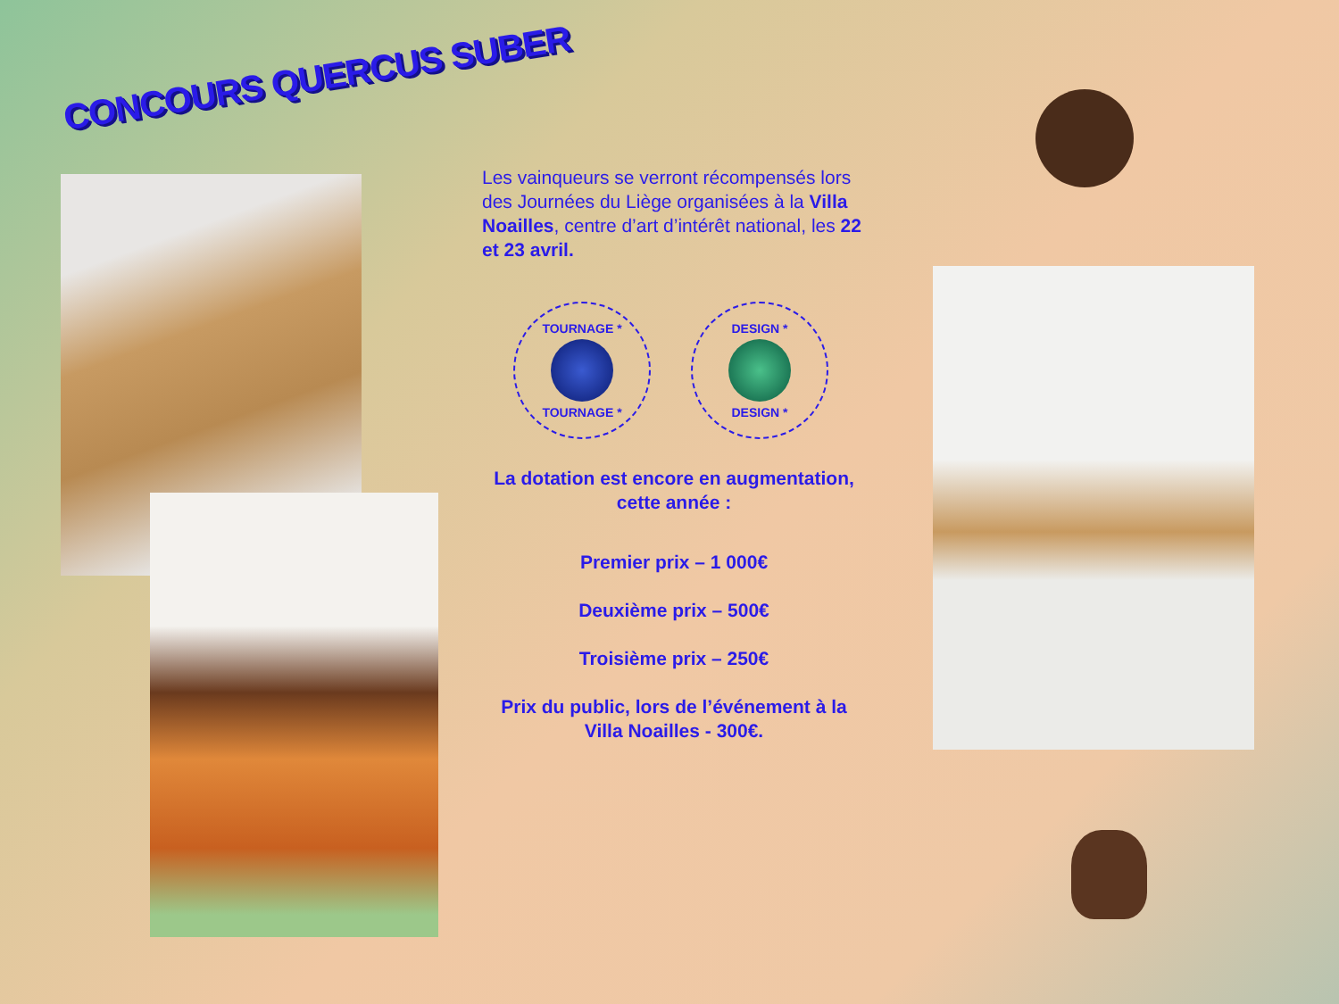CONCOURS QUERCUS SUBER
Les vainqueurs se verront récompensés lors des Journées du Liège organisées à la Villa Noailles, centre d’art d’intérêt national, les 22 et 23 avril.
TOURNAGE *
TOURNAGE *
DESIGN *
DESIGN *
La dotation est encore en augmentation, cette année :
Premier prix – 1 000€
Deuxième prix – 500€
Troisième prix – 250€
Prix du public, lors de l’événement à la Villa Noailles - 300€.